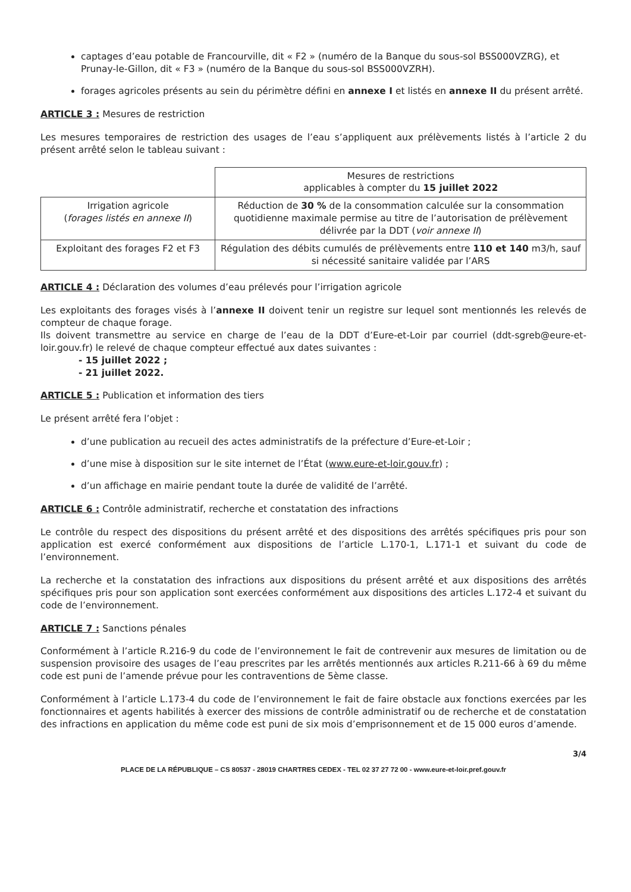captages d’eau potable de Francourville, dit « F2 » (numéro de la Banque du sous-sol BSS000VZRG), et Prunay-le-Gillon, dit « F3 » (numéro de la Banque du sous-sol BSS000VZRH).
forages agricoles présents au sein du périmètre défini en annexe I et listés en annexe II du présent arrêté.
ARTICLE 3 : Mesures de restriction
Les mesures temporaires de restriction des usages de l’eau s’appliquent aux prélèvements listés à l’article 2 du présent arrêté selon le tableau suivant :
| | Mesures de restrictions applicables à compter du 15 juillet 2022 |
| Irrigation agricole ( forages listés en annexe II ) | Réduction de 30 % de la consommation calculée sur la consommation quotidienne maximale permise au titre de l’autorisation de prélèvement délivrée par la DDT ( voir annexe II ) |
| Exploitant des forages F2 et F3 | Régulation des débits cumulés de prélèvements entre 110 et 140 m3/h, sauf si nécessité sanitaire validée par l’ARS |
ARTICLE 4 : Déclaration des volumes d’eau prélevés pour l’irrigation agricole
Les exploitants des forages visés à l’annexe II doivent tenir un registre sur lequel sont mentionnés les relevés de compteur de chaque forage.
Ils doivent transmettre au service en charge de l’eau de la DDT d’Eure-et-Loir par courriel (ddt-sgreb@eure-et-loir.gouv.fr) le relevé de chaque compteur effectué aux dates suivantes :
- 15 juillet 2022 ;
- 21 juillet 2022.
ARTICLE 5 : Publication et information des tiers
Le présent arrêté fera l’objet :
d’une publication au recueil des actes administratifs de la préfecture d’Eure-et-Loir ;
d’une mise à disposition sur le site internet de l’État (www.eure-et-loir.gouv.fr) ;
d’un affichage en mairie pendant toute la durée de validité de l’arrêté.
ARTICLE 6 : Contrôle administratif, recherche et constatation des infractions
Le contrôle du respect des dispositions du présent arrêté et des dispositions des arrêtés spécifiques pris pour son application est exercé conformément aux dispositions de l’article L.170-1, L.171-1 et suivant du code de l’environnement.
La recherche et la constatation des infractions aux dispositions du présent arrêté et aux dispositions des arrêtés spécifiques pris pour son application sont exercées conformément aux dispositions des articles L.172-4 et suivant du code de l’environnement.
ARTICLE 7 : Sanctions pénales
Conformément à l’article R.216-9 du code de l’environnement le fait de contrevenir aux mesures de limitation ou de suspension provisoire des usages de l’eau prescrites par les arrêtés mentionnés aux articles R.211-66 à 69 du même code est puni de l’amende prévue pour les contraventions de 5ème classe.
Conformément à l’article L.173-4 du code de l’environnement le fait de faire obstacle aux fonctions exercées par les fonctionnaires et agents habilités à exercer des missions de contrôle administratif ou de recherche et de constatation des infractions en application du même code est puni de six mois d’emprisonnement et de 15 000 euros d’amende.
3/4
PLACE DE LA RÉPUBLIQUE – CS 80537 - 28019 CHARTRES CEDEX - TEL 02 37 27 72 00 - www.eure-et-loir.pref.gouv.fr